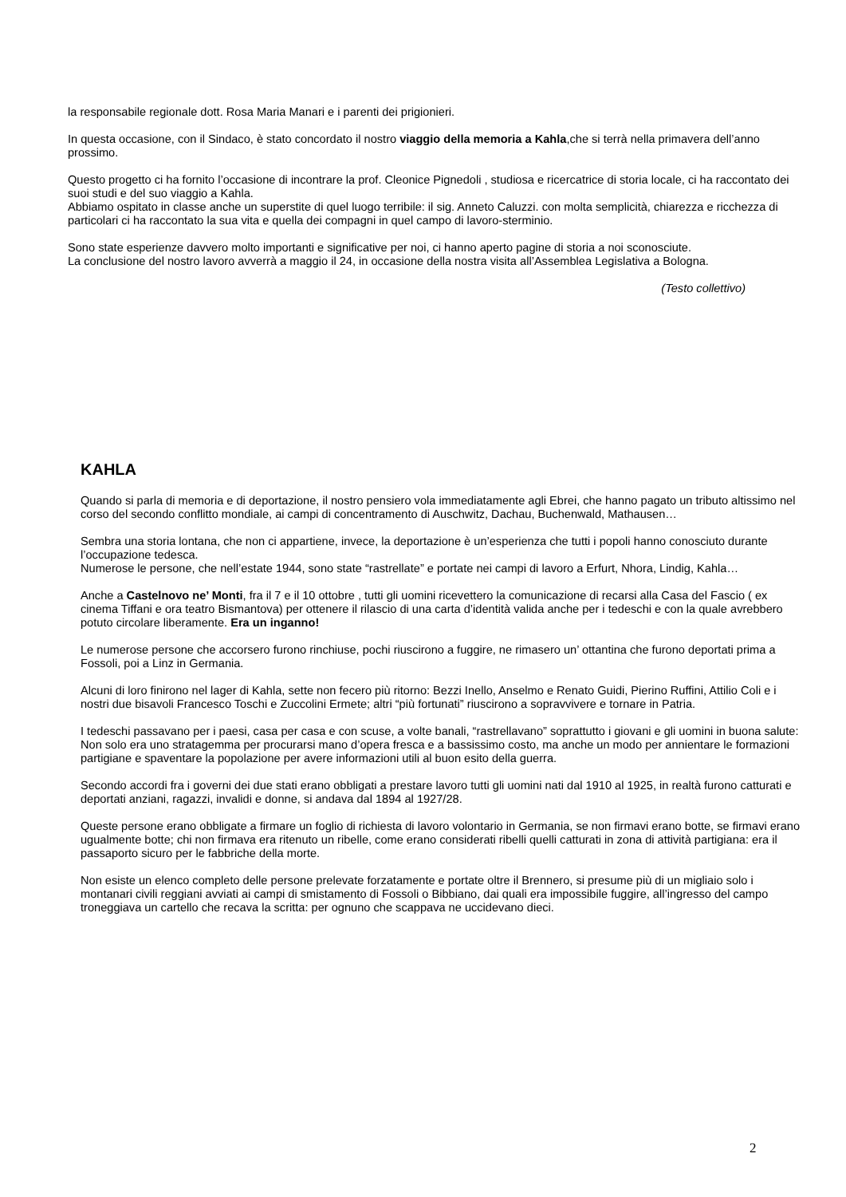la responsabile regionale dott. Rosa Maria Manari e i parenti dei prigionieri.
In questa occasione, con il Sindaco, è stato concordato il nostro viaggio della memoria a Kahla,che si terrà nella primavera dell’anno prossimo.
Questo progetto ci ha fornito l’occasione di incontrare la prof. Cleonice Pignedoli , studiosa e ricercatrice di storia locale, ci ha raccontato dei suoi studi e del suo viaggio a Kahla.
Abbiamo ospitato in classe anche un superstite di quel luogo terribile: il sig. Anneto Caluzzi. con molta semplicità, chiarezza e ricchezza di particolari ci ha raccontato la sua vita e quella dei compagni in quel campo di lavoro-sterminio.
Sono state esperienze davvero molto importanti e significative per noi, ci hanno aperto pagine di storia a noi sconosciute.
La conclusione del nostro lavoro avverrà a maggio il 24, in occasione della nostra visita all’Assemblea Legislativa a Bologna.
(Testo collettivo)
KAHLA
Quando si parla di memoria e di deportazione, il nostro pensiero vola immediatamente agli Ebrei, che hanno pagato un tributo altissimo nel corso del secondo conflitto mondiale, ai campi di concentramento di Auschwitz, Dachau, Buchenwald, Mathausen…
Sembra una storia lontana, che non ci appartiene, invece, la deportazione è un’esperienza che tutti i popoli hanno conosciuto durante l’occupazione tedesca.
Numerose le persone, che nell’estate 1944, sono state “rastrellate” e portate nei campi di lavoro a Erfurt, Nhora, Lindig, Kahla…
Anche a Castelnovo ne’ Monti, fra il 7 e il 10 ottobre , tutti gli uomini ricevettero la comunicazione di recarsi alla Casa del Fascio ( ex cinema Tiffani e ora teatro Bismantova) per ottenere il rilascio di una carta d’identità valida anche per i tedeschi e con la quale avrebbero potuto circolare liberamente. Era un inganno!
Le numerose persone che accorsero furono rinchiuse, pochi riuscirono a fuggire, ne rimasero un’ ottantina che furono deportati prima a Fossoli, poi a Linz in Germania.
Alcuni di loro finirono nel lager di Kahla, sette non fecero più ritorno: Bezzi Inello, Anselmo e Renato Guidi, Pierino Ruffini, Attilio Coli e i nostri due bisavoli Francesco Toschi e Zuccolini Ermete; altri “più fortunati” riuscirono a sopravvivere e tornare in Patria.
I tedeschi passavano per i paesi, casa per casa e con scuse, a volte banali, “rastrellavano” soprattutto i giovani e gli uomini in buona salute: Non solo era uno stratagemma per procurarsi mano d’opera fresca e a bassissimo costo, ma anche un modo per annientare le formazioni partigiane e spaventare la popolazione per avere informazioni utili al buon esito della guerra.
Secondo accordi fra i governi dei due stati erano obbligati a prestare lavoro tutti gli uomini nati dal 1910 al 1925, in realtà furono catturati e deportati anziani, ragazzi, invalidi e donne, si andava dal 1894 al 1927/28.
Queste persone erano obbligate a firmare un foglio di richiesta di lavoro volontario in Germania, se non firmavi erano botte, se firmavi erano ugualmente botte; chi non firmava era ritenuto un ribelle, come erano considerati ribelli quelli catturati in zona di attività partigiana: era il passaporto sicuro per le fabbriche della morte.
Non esiste un elenco completo delle persone prelevate forzatamente e portate oltre il Brennero, si presume più di un migliaio solo i montanari civili reggiani avviati ai campi di smistamento di Fossoli o Bibbiano, dai quali era impossibile fuggire, all’ingresso del campo troneggiava un cartello che recava la scritta: per ognuno che scappava ne uccidevano dieci.
2